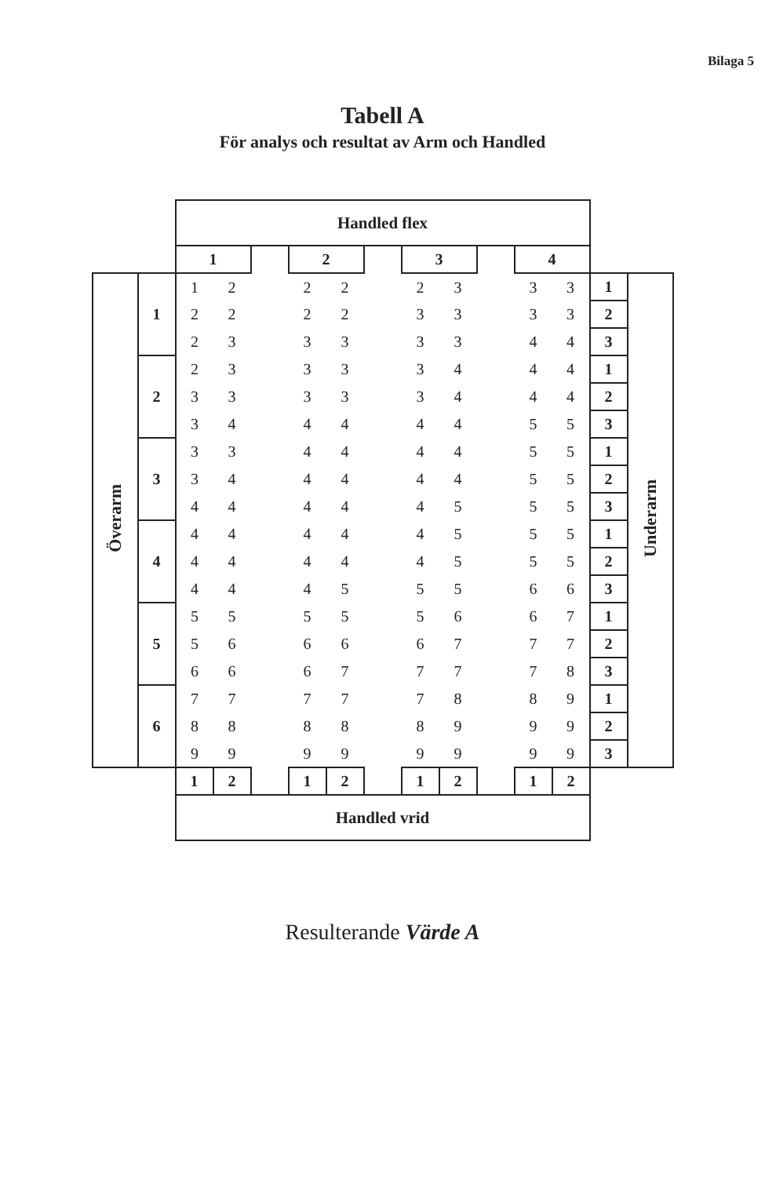Bilaga 5
Tabell A
För analys och resultat av Arm och Handled
| | | Handled flex | | | | | | | | | | | | |
| | | 1 | | | 2 | | | 3 | | | 4 | | | |
| Överarm | 1 | 1 | 2 | | 2 | 2 | | 2 | 3 | | 3 | 3 | 1 | Underarm |
| | | 2 | 2 | | 2 | 2 | | 3 | 3 | | 3 | 3 | 2 | |
| | | 2 | 3 | | 3 | 3 | | 3 | 3 | | 4 | 4 | 3 | |
| | 2 | 2 | 3 | | 3 | 3 | | 3 | 4 | | 4 | 4 | 1 | |
| | | 3 | 3 | | 3 | 3 | | 3 | 4 | | 4 | 4 | 2 | |
| | | 3 | 4 | | 4 | 4 | | 4 | 4 | | 5 | 5 | 3 | |
| | 3 | 3 | 3 | | 4 | 4 | | 4 | 4 | | 5 | 5 | 1 | |
| | | 3 | 4 | | 4 | 4 | | 4 | 4 | | 5 | 5 | 2 | |
| | | 4 | 4 | | 4 | 4 | | 4 | 5 | | 5 | 5 | 3 | |
| | 4 | 4 | 4 | | 4 | 4 | | 4 | 5 | | 5 | 5 | 1 | |
| | | 4 | 4 | | 4 | 4 | | 4 | 5 | | 5 | 5 | 2 | |
| | | 4 | 4 | | 4 | 5 | | 5 | 5 | | 6 | 6 | 3 | |
| | 5 | 5 | 5 | | 5 | 5 | | 5 | 6 | | 6 | 7 | 1 | |
| | | 5 | 6 | | 6 | 6 | | 6 | 7 | | 7 | 7 | 2 | |
| | | 6 | 6 | | 6 | 7 | | 7 | 7 | | 7 | 8 | 3 | |
| | 6 | 7 | 7 | | 7 | 7 | | 7 | 8 | | 8 | 9 | 1 | |
| | | 8 | 8 | | 8 | 8 | | 8 | 9 | | 9 | 9 | 2 | |
| | | 9 | 9 | | 9 | 9 | | 9 | 9 | | 9 | 9 | 3 | |
| | | 1 | 2 | | 1 | 2 | | 1 | 2 | | 1 | 2 | | |
| | | Handled vrid | | | | | | | | | | | | |
Resulterande Värde A